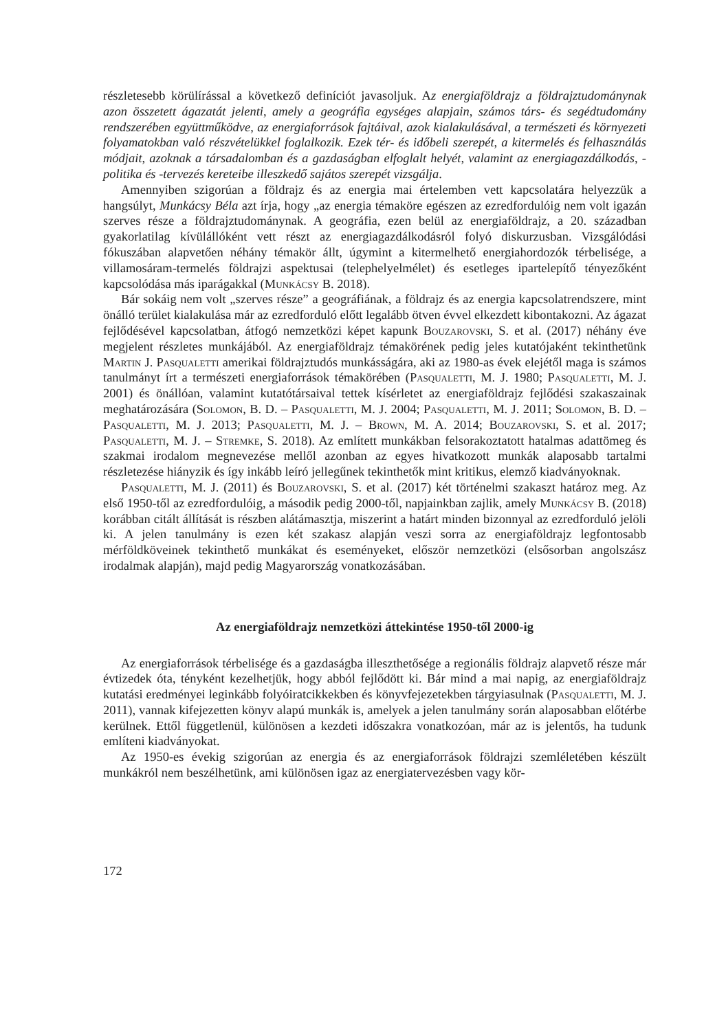részletesebb körülírással a következő definíciót javasoljuk. Az energiaföldrajz a földrajztudománynak azon összetett ágazatát jelenti, amely a geográfia egységes alapjain, számos társ- és segédtudomány rendszerében együttműködve, az energiaforrások fajtáival, azok kialakulásával, a természeti és környezeti folyamatokban való részvételükkel foglalkozik. Ezek tér- és időbeli szerepét, a kitermelés és felhasználás módjait, azoknak a társadalomban és a gazdaságban elfoglalt helyét, valamint az energiagazdálkodás, -politika és -tervezés kereteibe illeszkedő sajátos szerepét vizsgálja.
Amennyiben szigorúan a földrajz és az energia mai értelemben vett kapcsolatára helyezzük a hangsúlyt, Munkácsy Béla azt írja, hogy „az energia témaköre egészen az ezredfordulóig nem volt igazán szerves része a földrajztudománynak. A geográfia, ezen belül az energiaföldrajz, a 20. században gyakorlatilag kívülállóként vett részt az energiagazdálkodásról folyó diskurzusban. Vizsgálódási fókuszában alapvetően néhány témakör állt, úgymint a kitermelhető energiahordozók térbelisége, a villamosáram-termelés földrajzi aspektusai (telephelyelmélet) és esetleges ipartelepítő tényezőként kapcsolódása más iparágakkal (Munkácsy B. 2018).
Bár sokáig nem volt „szerves része” a geográfiának, a földrajz és az energia kapcsolatrendszere, mint önálló terület kialakulása már az ezredforduló előtt legalább ötven évvel elkezdett kibontakozni. Az ágazat fejlődésével kapcsolatban, átfogó nemzetközi képet kapunk Bouzarovski, S. et al. (2017) néhány éve megjelent részletes munkájából. Az energiaföldrajz témakörének pedig jeles kutatójaként tekinthetünk Martin J. Pasqualetti amerikai földrajztudós munkásságára, aki az 1980-as évek elejétől maga is számos tanulmányt írt a természeti energiaforrások témakörében (Pasqualetti, M. J. 1980; Pasqualetti, M. J. 2001) és önállóan, valamint kutatótársaival tettek kísérletet az energiaföldrajz fejlődési szakaszainak meghatározására (Solomon, B. D. – Pasqualetti, M. J. 2004; Pasqualetti, M. J. 2011; Solomon, B. D. – Pasqualetti, M. J. 2013; Pasqualetti, M. J. – Brown, M. A. 2014; Bouzarovski, S. et al. 2017; Pasqualetti, M. J. – Stremke, S. 2018). Az említett munkákban felsorakoztatott hatalmas adattömeg és szakmai irodalom megnevezése mellől azonban az egyes hivatkozott munkák alaposabb tartalmi részletezése hiányzik és így inkább leíró jellegűnek tekinthetők mint kritikus, elemző kiadványoknak.
Pasqualetti, M. J. (2011) és Bouzarovski, S. et al. (2017) két történelmi szakaszt határoz meg. Az első 1950-től az ezredfordulóig, a második pedig 2000-től, napjainkban zajlik, amely Munkácsy B. (2018) korábban citált állítását is részben alátámasztja, miszerint a határt minden bizonnyal az ezredforduló jelöli ki. A jelen tanulmány is ezen két szakasz alapján veszi sorra az energiaföldrajz legfontosabb mérföldköveinek tekinthető munkákat és eseményeket, először nemzetközi (elsősorban angolszász irodalmak alapján), majd pedig Magyarország vonatkozásában.
Az energiaföldrajz nemzetközi áttekintése 1950-től 2000-ig
Az energiaforrások térbelisége és a gazdaságba illeszthetősége a regionális földrajz alapvető része már évtizedek óta, tényként kezelhetjük, hogy abból fejlődött ki. Bár mind a mai napig, az energiaföldrajz kutatási eredményei leginkább folyóiratcikkekben és könyvfejezetekben tárgyiasulnak (Pasqualetti, M. J. 2011), vannak kifejezetten könyv alapú munkák is, amelyek a jelen tanulmány során alaposabban előtérbe kerülnek. Ettől függetlenül, különösen a kezdeti időszakra vonatkozóan, már az is jelentős, ha tudunk említeni kiadványokat.
Az 1950-es évekig szigorúan az energia és az energiaforrások földrajzi szemléletében készült munkákról nem beszélhetünk, ami különösen igaz az energiatervezésben vagy kör-
172